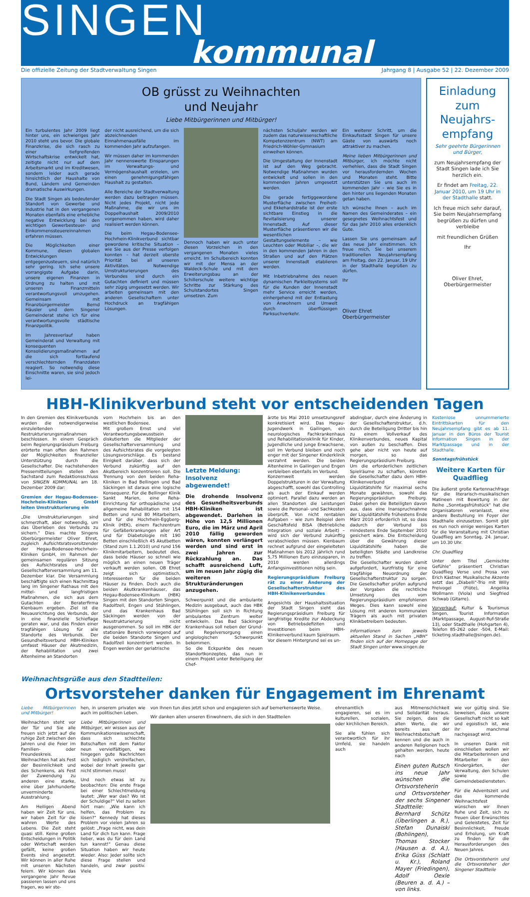SINGEN
kommunal
Die offizielle Zeitung der Stadtverwaltung Singen Jahrgang 8 | Ausgabe 52 | 22. Dezember 2009
OB grüsst zu Weihnachten
und Neujahr
Liebe Mitbürgerinnen und Mitbürger!
Ein turbulentes Jahr 2009 liegt hinter uns, ein schwieriges Jahr 2010 steht uns bevor. Die globale Finanzkrise, die sich rasch zu einer tiefgreifenden Wirtschaftskrise entwickelt hat, zeitigte nicht nur auf dem Arbeitsmarkt und im Kreditwesen, sondern leider auch gerade hinsichtlich der Haushalte von Bund, Ländern und Gemeinden dramatische Auswirkungen.
Die Stadt Singen als bedeutender Standort von Gewerbe und Industrie hat in den vergangenen Monaten ebenfalls eine erhebliche negative Entwicklung bei den wichtigen Gewerbesteuer- und Einkommenssteuereinnahmen erfahren müssen.
Die Möglichkeiten einer Kommune, diesen globalen Entwicklungen entgegenzusteuern, sind natürlich sehr gering. Ich sehe unsere vorrangigste Aufgabe darin, unsere eigenen Finanzen in Ordnung zu halten und mit unseren Finanzmitteln verantwortungsvoll umzugehen. Gemeinsam mit Finanzbürgermeister Bernd Häusler und dem Singener Gemeinderat stehe ich für eine verantwortungsvolle städtische Finanzpolitik.
Im Jahresverlauf haben Gemeinderat und Verwaltung mit konsequenten Konsolidierungsmaßnahmen auf die sich fortlaufend verschlechternden Finanzdaten reagiert. So notwendig diese Einschnitte waren, sie sind jedoch lei-
der nicht ausreichend, um die sich abzeichnenden Einnahmenausfälle im kommenden Jahr aufzufangen.
Wir müssen daher im kommenden Jahr nennenswerte Einsparungen im Verwaltungs- und Vermögenshaushalt erzielen, um einen genehmigungsfähigen Haushalt zu gestalten.
Alle Bereiche der Stadtverwaltung werden dazu beitragen müssen. Nicht jedes Projekt, nicht jede Maßnahme, die wir uns im Doppelhaushalt 2009/2010 vorgenommen haben, wird daher realisiert werden können.
Die beim Hegau-Bodensee-Hochrhein-Klinikverbund sichtbar gewordene kritische Situation – wie Sie aus der Presse verfolgen konnten – hat derzeit oberste Priorität bei all unseren Aktivitäten. Notwendige Umstrukturierungen des Verbundes sind durch ein Gutachten definiert und müssen sehr zügig umgesetzt werden. Wir arbeiten gemeinsam mit den anderen Gesellschaftern unter Hochdruck an tragfähigen Lösungen.
Dennoch haben wir auch unter diesen Vorzeichen in den vergangenen Monaten vieles erreicht. Im Schulbereich konnten wir mit der Mensa an der Waldeck-Schule und mit dem Erweiterungsbau an der Schillerschule weitere wichtige Schritte zur Stärkung des Schulstandortes Singen umsetzen. Zum
nächsten Schuljahr werden wir zudem das naturwissenschaftliche Kompetenzzentrum (NWT) am Friedrich-Wöhler-Gymnasium einweihen können.
Die Umgestaltung der Innenstadt ist auf den Weg gebracht. Notwendige Maßnahmen wurden entwickelt und sollen in den kommenden Jahren umgesetzt werden.
Die gerade fertiggewordene Musterfläche zwischen Freiheit- und Ekkehardstraße ist der erste sichtbare Einstieg in die Revitalisierung unserer Innenstadt. Auf dieser Musterfläche präsentieren wir die wesentlichen Gestaltungselemente – wie Leuchten oder Mobiliar –, die wir in den kommenden Jahren in den Straßen und auf den Plätzen unserer Innenstadt etablieren werden.
Mit Inbetriebnahme des neuen dynamischen Parkleitsystems soll für die Kunden der Innenstadt mehr Service erreicht werden, einhergehend mit der Entlastung von Anwohnern und Umwelt durch überflüssigen Parksuchverkehr.
Ein weiterer Schritt, um die Einkaufsstadt Singen für unsere Gäste von auswärts noch attraktiver zu machen.
Meine lieben Mitbürgerinnen und Mitbürger, ich möchte nicht verhehlen, dass die Stadt Singen vor herausfordernden Wochen und Monaten steht. Bitte unterstützen Sie uns auch im kommenden Jahr – wie Sie es in den hinter uns liegenden Monaten getan haben.
Ich wünsche Ihnen – auch im Namen des Gemeinderates – ein gesegnetes Weihnachtsfest und für das Jahr 2010 alles erdenklich Gute.
Lassen Sie uns gemeinsam auf das neue Jahr einstimmen. Ich freue mich, Sie bei unserem traditionellen Neujahrsempfang am Freitag, den 22. Januar, 19 Uhr in der Stadthalle begrüßen zu dürfen.
Ihr
Oliver Ehret
Oberbürgermeister
Einladung zum Neujahrs-empfang
Sehr geehrte Bürgerinnen und Bürger,
zum Neujahrsempfang der Stadt Singen lade ich Sie herzlich ein.
Er findet am Freitag, 22. Januar 2010, um 19 Uhr in der Stadthalle statt.
Ich freue mich sehr darauf, Sie beim Neujahrsempfang begrüßen zu dürfen und verbleibe
mit freundlichen Grüßen
Ihr
Oliver Ehret,
Oberbürgermeister
HBH-Klinikverbund steht vor entscheidenden Tagen
In den Gremien des Klinikverbunds wurden die notwendigerweise einzuleitenden Restrukturierungsmaßnahmen beschlossen. In einem Gespräch beim Regierungspräsidium Freiburg erörterte man offen den Rahmen der Möglichkeiten finanzieller Unterstützung durch die Gesellschafter. Die nachstehenden Pressemitteilungen stellen den Sachstand zum Redaktionsschluss von SINGEN KOMMUNAL am 18. Dezember 2009 dar:
Gremien der Hegau-Bodensee-Hochrhein-Kliniken GmbH leiten Umstrukturierung ein
„Die Umstrukturierungen sind schmerzhaft, aber notwendig, um das Überleben des Verbunds zu sichern." Dies machte Singens Oberbürgermeister Oliver Ehret, zugleich Aufsichtsratsvorsitzender der Hegau-Bodensee-Hochrhein-Kliniken GmbH, im Rahmen der gemeinsamen regulären Sitzung des Aufsichtsrates und der Gesellschafterversammlung am 11. Dezember klar. Die Versammlung beschäftigte sich einen Nachmittag lang im Singener Rathaus mit den mittel- und langfristigen Maßnahmen, die sich aus dem Gutachten der Beraterfirma Kienbaum ergeben. Ziel ist die Neuausrichtung des Verbunds, der in eine finanzielle Schieflage geraten war, und das Finden einer tragfähigen Lösung für alle Standorte des Verbunds. Der Gesundheitsverbund HBH-Kliniken umfasst Häuser der Akutmedizin, der Rehabilitation und zwei Altenheime an Standorten
vom Hochrhein bis an den westlichen Bodensee.
Mit großem Ernst und viel Verantwortungsbewusstsein diskutierten die Mitglieder der Gesellschafterversammlung und des Aufsichtsrates die vorgelegten Lösungsvorschläge. Es bestand Einigkeit darüber, dass sich der Verbund zukünftig auf den Akutbereich konzentrieren soll. Die Trennung von den beiden Reha-Kliniken in Bad Bellingen und Bad Säckingen ist daraus eine logische Konsequenz. Für die Bellinger Klinik Sankt Marien, eine Reha-Einrichtung für orthopädische und allgemeine Rehabilitation mit 154 Betten und rund 80 Mitarbeitern, und für die Hochrhein-Eggberg-Klinik (HEK), einem Fachzentrum für Gefäßerkrankungen aller Art und für Diabetologie mit 190 Betten einschließlich 45 Akutbetten (Stand zum 1.1.2010) und rund 156 Klinikmitarbeitern, bedeutet dies, dass beide Häuser so schnell wie möglich an einen neuen Träger verkauft werden sollen. OB Ehret zeigt sich optimistisch, Interessenten für die beiden Häuser zu finden. Doch auch die beiden Akutkrankenhäuser, das Hegau-Bodensee-Klinikum (HBK) Singen mit den Standorten Singen, Radolfzell, Engen und Stühlingen, und das Krankenhaus Bad Säckingen werden von der Neustrukturierung nicht ausgenommen. So soll im HBK der stationäre Bereich vorwiegend auf die beiden Standorte Singen und Radolfzell konzentriert werden. In Engen werden der geriatrische
Letzte Meldung:
Insolvenz abgewendet!
Die drohende Insolvenz des Gesundheitsverbunds HBH-Kliniken ist abgewendet. Darlehen in Höhe von 12,5 Millionen Euro, die im März und April 2010 fällig geworden wären, konnten verlängert werden und sind erst in zwei Jahren zur Rückzahlung an. Das schafft ausreichend Luft, um im neuen Jahr zügig die weiteren Strukturänderungen anzugehen.
Schwerpunkt und die ambulante Medizin ausgebaut, auch das HBK Stühlingen soll sich in Richtung ambulantes Zentrum weiter entwickeln. Das Bad Säckinger Krankenhaus soll neben der Grund- und Regelversorgung einen angiologischen Schwerpunkt bekommen.
So die Eckpunkte des neuen Standortkonzeptes, das nun in einem Projekt unter Beteiligung der Chef-
ärzte bis Mai 2010 umsetzungsreif konkretisiert wird. Das Hegau-Jugendwerk in Gailingen, ein neurologisches Fachkrankenhaus und Rehabilitationsklinik für Kinder, Jugendliche und junge Erwachsene, soll im Verbund bleiben und noch enger mit der Singener Kinderklinik verzahnt werden. Die beiden Altenheime in Gailingen und Engen verbleiben ebenfalls im Verbund.
Konzernweit werden Doppelstrukturen in der Verwaltung abgeschafft, sowohl das Controlling als auch der Einkauf werden optimiert. Parallel dazu werden an allen Standorten die Leistungen sowie die Personal- und Sachkosten überprüft. Von nicht rentablen Aufgaben – wie zum Beispiel dem Geschäftsfeld BISA (Betriebliche Integration und soziale Arbeit) – wird sich der Verbund zukünftig verabschieden müssen. Kienbaum rechnet aufgrund der eingeleiteten Maßnahmen bis 2012 jährlich rund 5,75 Millionen Euro einzusparen, in 2010 werden allerdings Anfangsinvestitionen nötig sein.
Regierungspräsidium Freiburg rät zu einer Änderung der Gesellschafterstruktur des HBH-Klinikenverbundes
Angesichts der Haushaltssituation der Stadt Singen sieht das Regierungspräsidium Freiburg für langfristige Kredite zur Abdeckung von Betriebsdefiziten und Investitionen beim HBH-Klinikenverbund kaum Spielraum.
Vor diesem Hintergrund sei es un-
abdingbar, durch eine Änderung in der Gesellschafterstruktur, d.h. durch die Beteiligung Dritter bis hin zu einem Vollverkauf des Klinikenverbundes, neues Kapital von außen zu beschaffen. Dies gehe aber nicht von heute auf morgen, so das Regierungspräsidium Freiburg.
Um die erforderlichen zeitlichen Spielräume zu schaffen, könnten die Gesellschafter dazu dem HBH-Klinikenverbund eine Liquiditätshilfe für maximal sechs Monate gewähren, sowohl das Regierungspräsidium Freiburg. Dabei gehen die Beteiligten davon aus, dass eine Inanspruchnahme der Liquiditätshilfe frühestens Ende März 2010 erforderlich ist, so dass dadurch der Verbund bis mindestens Ende September 2010 gesichert wäre. Die Entscheidung über die Gewährung dieser Liquiditätshilfe haben die beteiligten Städte und Landkreise zu treffen.
Die Gesellschafter wurden damit aufgefordert, kurzfristig für eine tragfähige Neuordnung der Gesellschafterstruktur zu sorgen. Die Gesellschafter prüfen aufgrund der Vorgaben die rechtliche Umsetzung des vom Regierungspräsidium empfohlenen Weges. Dies kann sowohl eine Lösung mit anderen kommunalen Trägern als auch mit privaten Klinikbetreibern bedeuten.
Informationen zum jeweils aktuellen Stand in Sachen „HBH" finden sich auf der Homepage der Stadt Singen unter www.singen.de
Kostenlose unnummerierte Eintrittskarten für den Neujahrsempfang gibt es ab 11. Januar in den Büros der Tourist Information Singen in der Marktpassage und in der Stadthalle.
Sonntagsfrühstück
Weitere Karten für Quadflieg
Die äußerst große Kartennachfrage für die literarisch-musikalischen Matineen mit Bewirtung in der Reihe „Sonntagsfrühstück" hat die Organisatoren veranlasst, eine andere Bestuhlung im Foyer der Stadthalle einzusetzen. Somit gibt es nun noch einige weniges Karten für die Veranstaltung mit Christian Quadflieg am Sonntag, 24. Januar, um 10.30 Uhr.
Chr. Quadflieg
Unter dem Titel „Gemischte Gefühle" präsentiert Christian Quadflieg Verse und Prosa von Erich Kästner. Musikalische Akzente setzt das „Diabelli"-Trio mit Willy Freivogel (Flöte), Angelika Wollmann (Viola) und Siegfried Schwab (Gitarre).
Vorverkauf: Kultur & Tourismus Singen, Tourist Information (Marktpassage, August-Ruf-Straße 13), oder Stadthalle (Hohgarten 4), Telefon 85-262 oder -504, E-Mail: ticketing.stadthalle@singen.de).
Weihnachtsgrüße aus den Stadtteilen:
Ortsvorsteher danken für Engagement im Ehrenamt
Liebe Mitbürgerinnen und Mitbürger!
Weihnachten steht vor der Tür und Sie alle freuen sich jetzt auf die ruhige Zeit zwischen den Jahren und die Feier im Familien- oder Freundeskreis. Weihnachten hat als Fest der Besinnlichkeit und des Schenkens, als Fest der Zuwendung zu anderen eine starke, eine über Jahrhunderte unverminderte Ausstrahlung.
Am Heiligen Abend haben wir Zeit für uns, wir haben Zeit für die wahren Werte des Lebens. Die Zeit steht quasi still. Keine großen Entscheidungen in Politik oder Wirtschaft werden gefällt, keine großen Events sind angesetzt. Wir können in aller Ruhe mit unseren Nächsten feiern. Wir können das vergangene Jahr Revue passieren lassen und uns fragen, wo wir ste-
hen, in unserem privaten wie auch im politischen Leben.
Liebe Mitbürgerinnen und Mitbürger, wir wissen aus der Kommunikationswissenschaft, dass sich schlechte Botschaften mit dem Faktor neun vervielfältigen, wo hingegen gute Nachrichten sich lediglich verdreifachen, wobei der Inhalt jeweils gar nicht stimmen muss!
Und noch etwas ist zu beobachten: Die erste Frage bei einer Schlechtmeldung lautet: „Wer war das? Wo ist der Schuldige?" Viel zu selten hört man: „Wie kann ich helfen, das Problem zu lösen?" Kennedy hat dieses Problem vor vielen Jahren so gelöst: „Frage nicht, was dein Land für dich tun kann. Frage lieber, was du für dein Land tun kannst!" Genau diese Situation haben wir heute wieder. Also: Jeder sollte sich diese Frage stellen und handeln, und zwar positiv. Viele
von Ihnen tun dies jetzt schon und engagieren sich auf bemerkenswerte Weise.
Wir danken allen unseren Einwohnern, die sich in den Stadtteilen
ehrenamtlich engagieren, sei es im kulturellen, sozialen, oder kirchlichen Bereich.
Sie alle fühlen sich verantwortlich für ihr Umfeld, sie handeln auch
aus Mitmenschlichkeit und Solidarität heraus. Sie zeigen, dass die alten Werte, die wir bereits aus der Weihnachtsbotschaft kennen und die auch in anderen Religionen hoch gehalten werden, heute nach
Einen guten Rutsch ins neue Jahr wünschen die Ortsvorsteherin und Ortsvorsteher der sechs Singener Stadtteile: Bernhard Schütz (Überlingen a. R.), Stefan Dunaiski (Bohlingen), Thomas Stocker (Hausen a. d. A.), Erika Güss (Schlatt u. Kr.), Roland Mayer (Friedingen), Adolf Oexle (Beuren a. d. A.) – von links.
wie vor gültig sind. Sie beweisen, dass unsere Gesellschaft nicht so kalt und egoistisch ist, wie ihr manchmal nachgesagt wird.
In unseren Dank mit einschließen wollen wir die Mitarbeiterinnen und Mitarbeiter in den Kindergärten, der Verwaltung, den Schulen sowie die Gemeindebediensteten.
Für die Adventszeit und das kommende Weihnachtsfest wünschen wir Ihnen Ruhe und Zeit, sich zu freuen über Erwünschtes und Geleistetes, Zeit für Besinnlichkeit, Freude und Erholung, um Kraft zu finden für die Herausforderungen des Neuen Jahres.
Die Ortsvorsteherin und die Ortsvorsteher der Singener Stadtteile